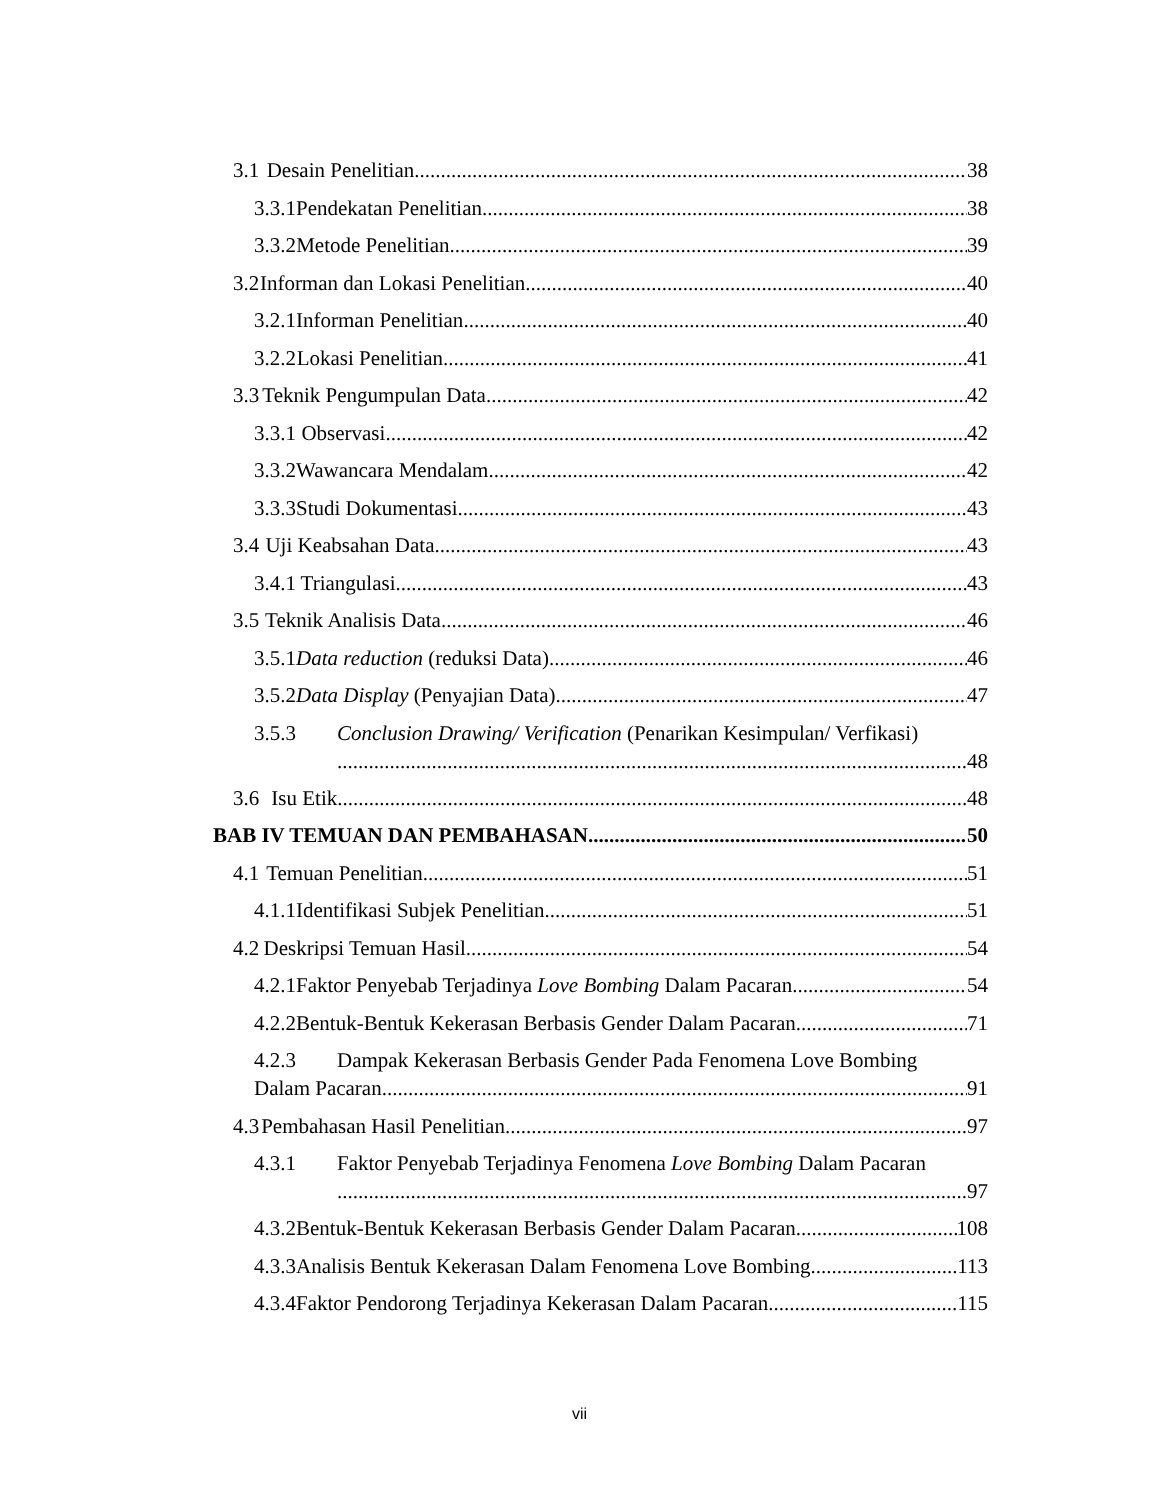3.1 Desain Penelitian 38
3.3.1 Pendekatan Penelitian 38
3.3.2 Metode Penelitian 39
3.2 Informan dan Lokasi Penelitian 40
3.2.1 Informan Penelitian 40
3.2.2 Lokasi Penelitian 41
3.3 Teknik Pengumpulan Data 42
3.3.1 Observasi 42
3.3.2 Wawancara Mendalam 42
3.3.3 Studi Dokumentasi 43
3.4 Uji Keabsahan Data 43
3.4.1 Triangulasi 43
3.5 Teknik Analisis Data 46
3.5.1 Data reduction (reduksi Data) 46
3.5.2 Data Display (Penyajian Data) 47
3.5.3 Conclusion Drawing/ Verification (Penarikan Kesimpulan/ Verfikasi)
48
3.6 Isu Etik 48
BAB IV TEMUAN DAN PEMBAHASAN 50
4.1 Temuan Penelitian 51
4.1.1 Identifikasi Subjek Penelitian 51
4.2 Deskripsi Temuan Hasil 54
4.2.1 Faktor Penyebab Terjadinya Love Bombing Dalam Pacaran 54
4.2.2 Bentuk-Bentuk Kekerasan Berbasis Gender Dalam Pacaran 71
4.2.3 Dampak Kekerasan Berbasis Gender Pada Fenomena Love Bombing
Dalam Pacaran 91
4.3 Pembahasan Hasil Penelitian 97
4.3.1 Faktor Penyebab Terjadinya Fenomena Love Bombing Dalam Pacaran
97
4.3.2 Bentuk-Bentuk Kekerasan Berbasis Gender Dalam Pacaran 108
4.3.3 Analisis Bentuk Kekerasan Dalam Fenomena Love Bombing 113
4.3.4 Faktor Pendorong Terjadinya Kekerasan Dalam Pacaran 115
vii